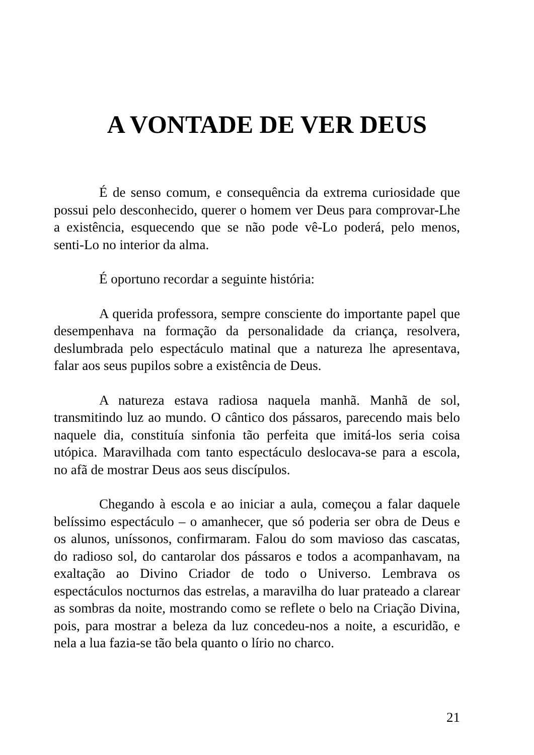A VONTADE DE VER DEUS
É de senso comum, e consequência da extrema curiosidade que possui pelo desconhecido, querer o homem ver Deus para comprovar-Lhe a existência, esquecendo que se não pode vê-Lo poderá, pelo menos, senti-Lo no interior da alma.
É oportuno recordar a seguinte história:
A querida professora, sempre consciente do importante papel que desempenhava na formação da personalidade da criança, resolvera, deslumbrada pelo espectáculo matinal que a natureza lhe apresentava, falar aos seus pupilos sobre a existência de Deus.
A natureza estava radiosa naquela manhã. Manhã de sol, transmitindo luz ao mundo. O cântico dos pássaros, parecendo mais belo naquele dia, constituía sinfonia tão perfeita que imitá-los seria coisa utópica. Maravilhada com tanto espectáculo deslocava-se para a escola, no afã de mostrar Deus aos seus discípulos.
Chegando à escola e ao iniciar a aula, começou a falar daquele belíssimo espectáculo – o amanhecer, que só poderia ser obra de Deus e os alunos, uníssonos, confirmaram. Falou do som mavioso das cascatas, do radioso sol, do cantarolar dos pássaros e todos a acompanhavam, na exaltação ao Divino Criador de todo o Universo. Lembrava os espectáculos nocturnos das estrelas, a maravilha do luar prateado a clarear as sombras da noite, mostrando como se reflete o belo na Criação Divina, pois, para mostrar a beleza da luz concedeu-nos a noite, a escuridão, e nela a lua fazia-se tão bela quanto o lírio no charco.
21